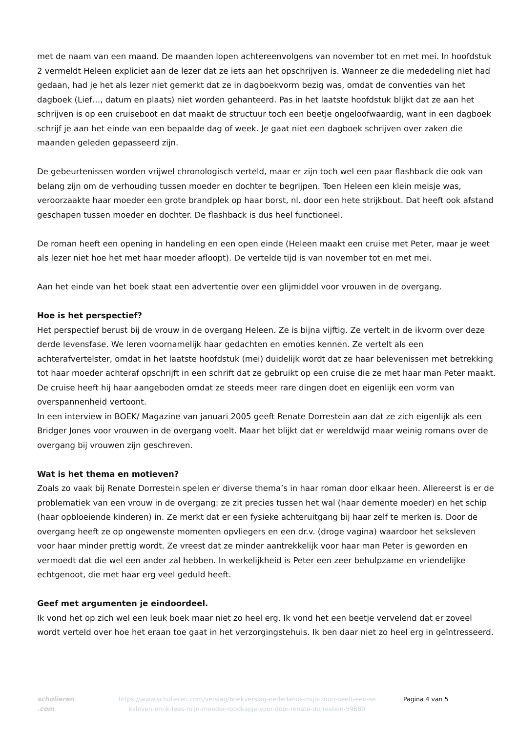met de naam van een maand. De maanden lopen achtereenvolgens van november tot en met mei. In hoofdstuk 2 vermeldt Heleen expliciet aan de lezer dat ze iets aan het opschrijven is. Wanneer ze die mededeling niet had gedaan, had je het als lezer niet gemerkt dat ze in dagboekvorm bezig was, omdat de conventies van het dagboek (Lief…, datum en plaats) niet worden gehanteerd. Pas in het laatste hoofdstuk blijkt dat ze aan het schrijven is op een cruiseboot en dat maakt de structuur toch een beetje ongeloofwaardig, want in een dagboek schrijf je aan het einde van een bepaalde dag of week. Je gaat niet een dagboek schrijven over zaken die maanden geleden gepasseerd zijn.
De gebeurtenissen worden vrijwel chronologisch verteld, maar er zijn toch wel een paar flashback die ook van belang zijn om de verhouding tussen moeder en dochter te begrijpen. Toen Heleen een klein meisje was, veroorzaakte haar moeder een grote brandplek op haar borst, nl. door een hete strijkbout. Dat heeft ook afstand geschapen tussen moeder en dochter. De flashback is dus heel functioneel.
De roman heeft een opening in handeling en een open einde (Heleen maakt een cruise met Peter, maar je weet als lezer niet hoe het met haar moeder afloopt). De vertelde tijd is van november tot en met mei.
Aan het einde van het boek staat een advertentie over een glijmiddel voor vrouwen in de overgang.
Hoe is het perspectief?
Het perspectief berust bij de vrouw in de overgang Heleen. Ze is bijna vijftig. Ze vertelt in de ikvorm over deze derde levensfase. We leren voornamelijk haar gedachten en emoties kennen. Ze vertelt als een achterafvertelster, omdat in het laatste hoofdstuk (mei) duidelijk wordt dat ze haar belevenissen met betrekking tot haar moeder achteraf opschrijft in een schrift dat ze gebruikt op een cruise die ze met haar man Peter maakt. De cruise heeft hij haar aangeboden omdat ze steeds meer rare dingen doet en eigenlijk een vorm van overspannenheid vertoont.
In een interview in BOEK/ Magazine van januari 2005 geeft Renate Dorrestein aan dat ze zich eigenlijk als een Bridger Jones voor vrouwen in de overgang voelt. Maar het blijkt dat er wereldwijd maar weinig romans over de overgang bij vrouwen zijn geschreven.
Wat is het thema en motieven?
Zoals zo vaak bij Renate Dorrestein spelen er diverse thema’s in haar roman door elkaar heen. Allereerst is er de problematiek van een vrouw in de overgang: ze zit precies tussen het wal (haar demente moeder) en het schip (haar opbloeiende kinderen) in. Ze merkt dat er een fysieke achteruitgang bij haar zelf te merken is. Door de overgang heeft ze op ongewenste momenten opvliegers en een dr.v. (droge vagina) waardoor het seksleven voor haar minder prettig wordt. Ze vreest dat ze minder aantrekkelijk voor haar man Peter is geworden en vermoedt dat die wel een ander zal hebben. In werkelijkheid is Peter een zeer behulpzame en vriendelijke echtgenoot, die met haar erg veel geduld heeft.
Geef met argumenten je eindoordeel.
Ik vond het op zich wel een leuk boek maar niet zo heel erg. Ik vond het een beetje vervelend dat er zoveel wordt verteld over hoe het eraan toe gaat in het verzorgingstehuis. Ik ben daar niet zo heel erg in geïntresseerd.
scholieren .com
https://www.scholieren.com/verslag/boekverslag-nederlands-mijn-zoon-heeft-een-se ksleven-en-ik-lees-mijn-moeder-roodkapje-voor-door-renate-dorrestein-59880
Pagina 4 van 5